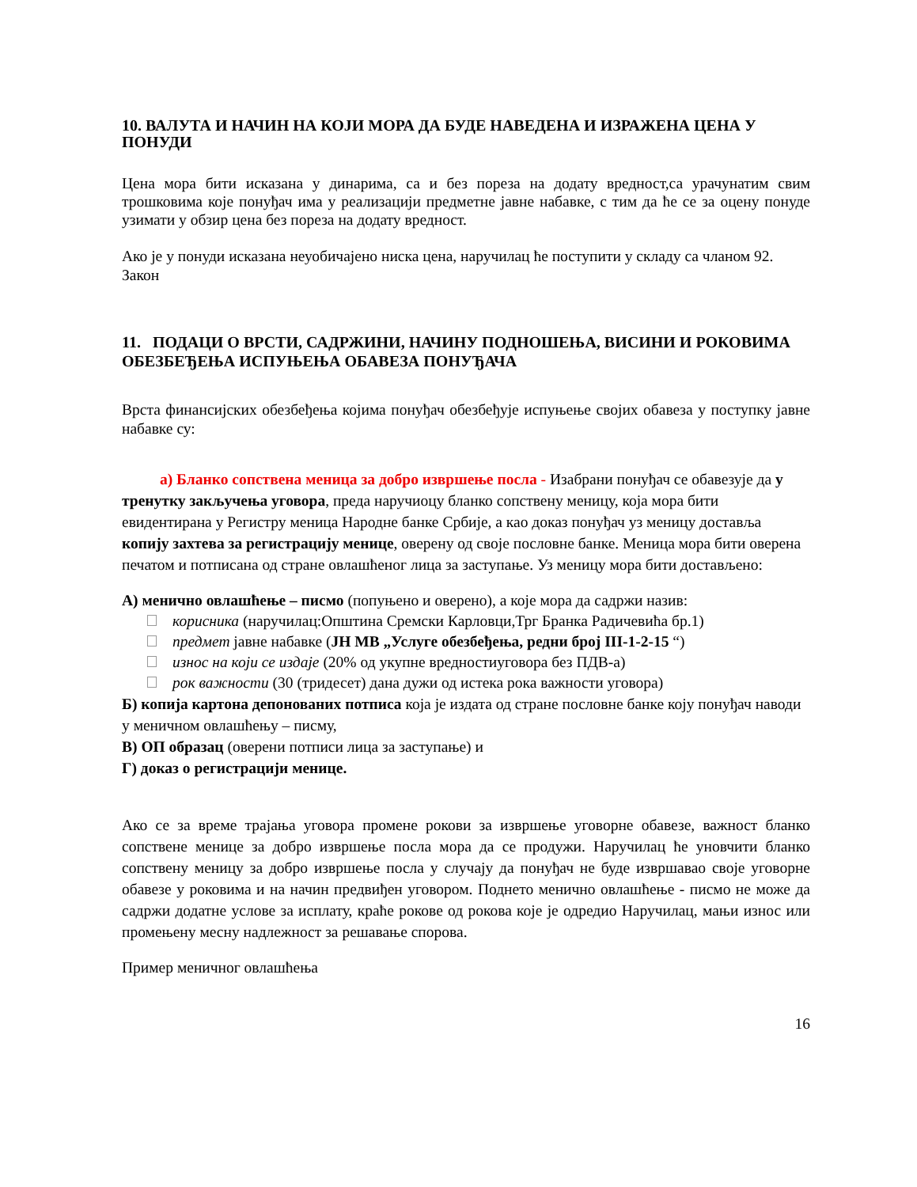10. ВАЛУТА И НАЧИН НА КОЈИ МОРА ДА БУДЕ НАВЕДЕНА И ИЗРАЖЕНА ЦЕНА У ПОНУДИ
Цена мора бити исказана у динарима, са и без пореза на додату вредност,са урачунатим свим трошковима које понуђач има у реализацији предметне јавне набавке, с тим да ће се за оцену понуде узимати у обзир цена без пореза на додату вредност.
Ако је у понуди исказана неуобичајено ниска цена, наручилац ће поступити у складу са чланом 92. Закон
11. ПОДАЦИ О ВРСТИ, САДРЖИНИ, НАЧИНУ ПОДНОШЕЊА, ВИСИНИ И РОКОВИМА ОБЕЗБЕЂЕЊА ИСПУЊЕЊА ОБАВЕЗА ПОНУЂАЧА
Врста финансијских обезбеђења којима понуђач обезбеђује испуњење својих обавеза у поступку јавне набавке су:
а) Бланко сопствена меница за добро извршење посла - Изабрани понуђач се обавезује да у тренутку закључења уговора, преда наручиоцу бланко сопствену меницу, која мора бити евидентирана у Регистру меница Народне банке Србије, а као доказ понуђач уз меницу доставља копију захтева за регистрацију менице, оверену од своје пословне банке. Меница мора бити оверена печатом и потписана од стране овлашћеног лица за заступање. Уз меницу мора бити достављено:
А) менично овлашћење – писмо (попуњено и оверено), а које мора да садржи назив:
корисника (наручилац:Општина Сремски Карловци,Трг Бранка Радичевића бр.1)
предмет јавне набавке (ЈН МВ „Услуге обезбеђења, редни број III-1-2-15 “)
износ на који се издаје (20% од укупне вредностиуговора без ПДВ-а)
рок важности (30 (тридесет) дана дужи од истека рока важности уговора)
Б) копија картона депонованих потписа која је издата од стране пословне банке коју понуђач наводи у меничном овлашћењу – писму,
В) ОП образац (оверени потписи лица за заступање) и
Г) доказ о регистрацији менице.
Ако се за време трајања уговора промене рокови за извршење уговорне обавезе, важност бланко сопствене менице за добро извршење посла мора да се продужи. Наручилац ће уновчити бланко сопствену меницу за добро извршење посла у случају да понуђач не буде извршавао своје уговорне обавезе у роковима и на начин предвиђен уговором. Поднето менично овлашћење - писмо не може да садржи додатне услове за исплату, краће рокове од рокова које је одредио Наручилац, мањи износ или промењену месну надлежност за решавање спорова.
Пример меничног овлашћења
16